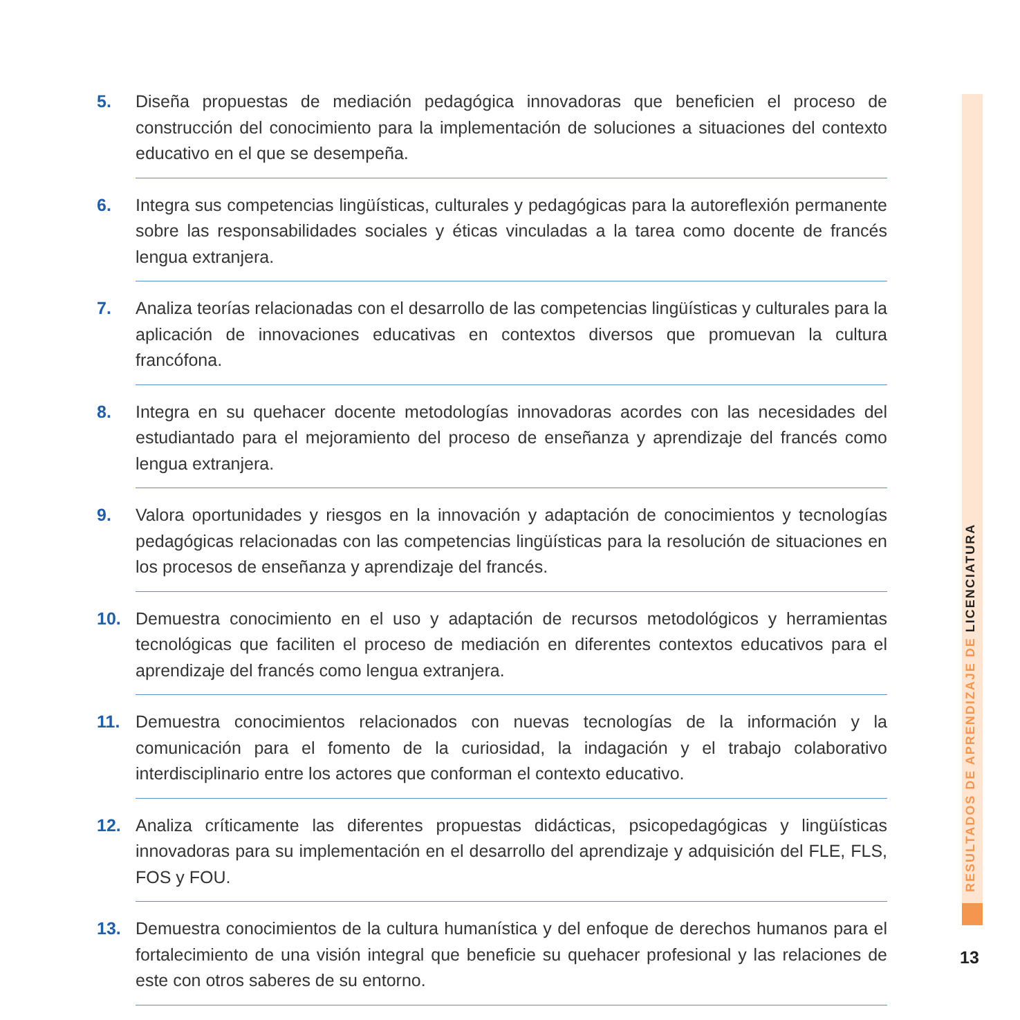5. Diseña propuestas de mediación pedagógica innovadoras que beneficien el proceso de construcción del conocimiento para la implementación de soluciones a situaciones del contexto educativo en el que se desempeña.
6. Integra sus competencias lingüísticas, culturales y pedagógicas para la autoreflexión permanente sobre las responsabilidades sociales y éticas vinculadas a la tarea como docente de francés lengua extranjera.
7. Analiza teorías relacionadas con el desarrollo de las competencias lingüísticas y culturales para la aplicación de innovaciones educativas en contextos diversos que promuevan la cultura francófona.
8. Integra en su quehacer docente metodologías innovadoras acordes con las necesidades del estudiantado para el mejoramiento del proceso de enseñanza y aprendizaje del francés como lengua extranjera.
9. Valora oportunidades y riesgos en la innovación y adaptación de conocimientos y tecnologías pedagógicas relacionadas con las competencias lingüísticas para la resolución de situaciones en los procesos de enseñanza y aprendizaje del francés.
10. Demuestra conocimiento en el uso y adaptación de recursos metodológicos y herramientas tecnológicas que faciliten el proceso de mediación en diferentes contextos educativos para el aprendizaje del francés como lengua extranjera.
11. Demuestra conocimientos relacionados con nuevas tecnologías de la información y la comunicación para el fomento de la curiosidad, la indagación y el trabajo colaborativo interdisciplinario entre los actores que conforman el contexto educativo.
12. Analiza críticamente las diferentes propuestas didácticas, psicopedagógicas y lingüísticas innovadoras para su implementación en el desarrollo del aprendizaje y adquisición del FLE, FLS, FOS y FOU.
13. Demuestra conocimientos de la cultura humanística y del enfoque de derechos humanos para el fortalecimiento de una visión integral que beneficie su quehacer profesional y las relaciones de este con otros saberes de su entorno.
RESULTADOS DE APRENDIZAJE DE LICENCIATURA
13